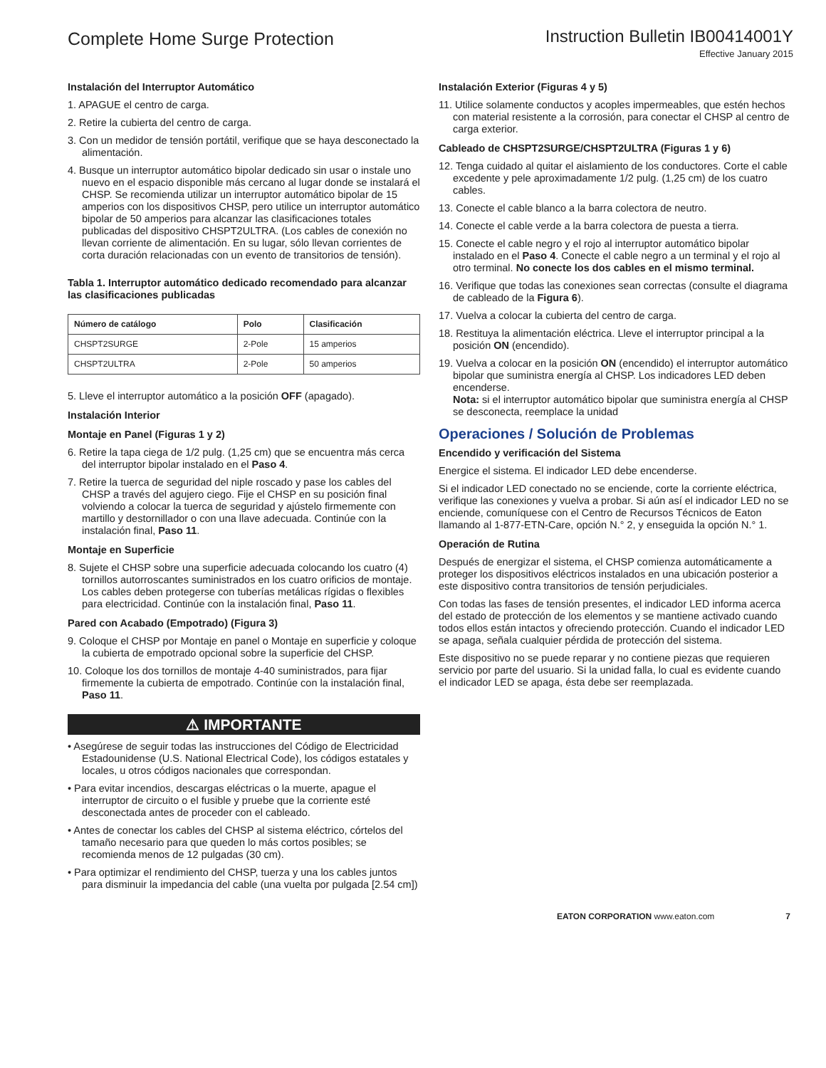Complete Home Surge Protection
Instruction Bulletin IB00414001Y
Effective January 2015
Instalación del Interruptor Automático
1. APAGUE el centro de carga.
2. Retire la cubierta del centro de carga.
3. Con un medidor de tensión portátil, verifique que se haya desconectado la alimentación.
4. Busque un interruptor automático bipolar dedicado sin usar o instale uno nuevo en el espacio disponible más cercano al lugar donde se instalará el CHSP. Se recomienda utilizar un interruptor automático bipolar de 15 amperios con los dispositivos CHSP, pero utilice un interruptor automático bipolar de 50 amperios para alcanzar las clasificaciones totales publicadas del dispositivo CHSPT2ULTRA. (Los cables de conexión no llevan corriente de alimentación. En su lugar, sólo llevan corrientes de corta duración relacionadas con un evento de transitorios de tensión).
Tabla 1. Interruptor automático dedicado recomendado para alcanzar las clasificaciones publicadas
| Número de catálogo | Polo | Clasificación |
| --- | --- | --- |
| CHSPT2SURGE | 2-Pole | 15 amperios |
| CHSPT2ULTRA | 2-Pole | 50 amperios |
5. Lleve el interruptor automático a la posición OFF (apagado).
Instalación Interior
Montaje en Panel (Figuras 1 y 2)
6. Retire la tapa ciega de 1/2 pulg. (1,25 cm) que se encuentra más cerca del interruptor bipolar instalado en el Paso 4.
7. Retire la tuerca de seguridad del niple roscado y pase los cables del CHSP a través del agujero ciego. Fije el CHSP en su posición final volviendo a colocar la tuerca de seguridad y ajústelo firmemente con martillo y destornillador o con una llave adecuada. Continúe con la instalación final, Paso 11.
Montaje en Superficie
8. Sujete el CHSP sobre una superficie adecuada colocando los cuatro (4) tornillos autorroscantes suministrados en los cuatro orificios de montaje. Los cables deben protegerse con tuberías metálicas rígidas o flexibles para electricidad. Continúe con la instalación final, Paso 11.
Pared con Acabado (Empotrado) (Figura 3)
9. Coloque el CHSP por Montaje en panel o Montaje en superficie y coloque la cubierta de empotrado opcional sobre la superficie del CHSP.
10. Coloque los dos tornillos de montaje 4-40 suministrados, para fijar firmemente la cubierta de empotrado. Continúe con la instalación final, Paso 11.
⚠ IMPORTANTE
• Asegúrese de seguir todas las instrucciones del Código de Electricidad Estadounidense (U.S. National Electrical Code), los códigos estatales y locales, u otros códigos nacionales que correspondan.
• Para evitar incendios, descargas eléctricas o la muerte, apague el interruptor de circuito o el fusible y pruebe que la corriente esté desconectada antes de proceder con el cableado.
• Antes de conectar los cables del CHSP al sistema eléctrico, córtelos del tamaño necesario para que queden lo más cortos posibles; se recomienda menos de 12 pulgadas (30 cm).
• Para optimizar el rendimiento del CHSP, tuerza y una los cables juntos para disminuir la impedancia del cable (una vuelta por pulgada [2.54 cm])
Instalación Exterior (Figuras 4 y 5)
11. Utilice solamente conductos y acoples impermeables, que estén hechos con material resistente a la corrosión, para conectar el CHSP al centro de carga exterior.
Cableado de CHSPT2SURGE/CHSPT2ULTRA (Figuras 1 y 6)
12. Tenga cuidado al quitar el aislamiento de los conductores. Corte el cable excedente y pele aproximadamente 1/2 pulg. (1,25 cm) de los cuatro cables.
13. Conecte el cable blanco a la barra colectora de neutro.
14. Conecte el cable verde a la barra colectora de puesta a tierra.
15. Conecte el cable negro y el rojo al interruptor automático bipolar instalado en el Paso 4. Conecte el cable negro a un terminal y el rojo al otro terminal. No conecte los dos cables en el mismo terminal.
16. Verifique que todas las conexiones sean correctas (consulte el diagrama de cableado de la Figura 6).
17. Vuelva a colocar la cubierta del centro de carga.
18. Restituya la alimentación eléctrica. Lleve el interruptor principal a la posición ON (encendido).
19. Vuelva a colocar en la posición ON (encendido) el interruptor automático bipolar que suministra energía al CHSP. Los indicadores LED deben encenderse.
Nota: si el interruptor automático bipolar que suministra energía al CHSP se desconecta, reemplace la unidad
Operaciones / Solución de Problemas
Encendido y verificación del Sistema
Energice el sistema. El indicador LED debe encenderse.
Si el indicador LED conectado no se enciende, corte la corriente eléctrica, verifique las conexiones y vuelva a probar. Si aún así el indicador LED no se enciende, comuníquese con el Centro de Recursos Técnicos de Eaton llamando al 1-877-ETN-Care, opción N.° 2, y enseguida la opción N.° 1.
Operación de Rutina
Después de energizar el sistema, el CHSP comienza automáticamente a proteger los dispositivos eléctricos instalados en una ubicación posterior a este dispositivo contra transitorios de tensión perjudiciales.
Con todas las fases de tensión presentes, el indicador LED informa acerca del estado de protección de los elementos y se mantiene activado cuando todos ellos están intactos y ofreciendo protección. Cuando el indicador LED se apaga, señala cualquier pérdida de protección del sistema.
Este dispositivo no se puede reparar y no contiene piezas que requieren servicio por parte del usuario. Si la unidad falla, lo cual es evidente cuando el indicador LED se apaga, ésta debe ser reemplazada.
EATON CORPORATION www.eaton.com 7